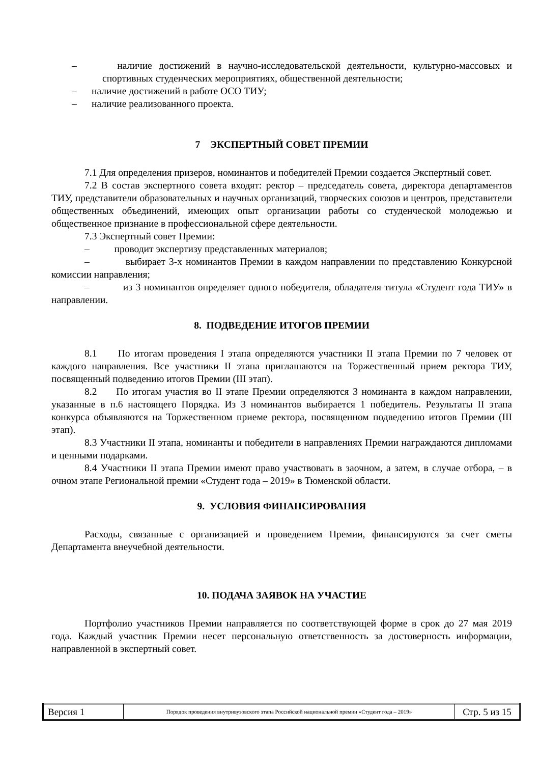– наличие достижений в научно-исследовательской деятельности, культурно-массовых и спортивных студенческих мероприятиях, общественной деятельности;
– наличие достижений в работе ОСО ТИУ;
– наличие реализованного проекта.
7 ЭКСПЕРТНЫЙ СОВЕТ ПРЕМИИ
7.1 Для определения призеров, номинантов и победителей Премии создается Экспертный совет.
7.2 В состав экспертного совета входят: ректор – председатель совета, директора департаментов ТИУ, представители образовательных и научных организаций, творческих союзов и центров, представители общественных объединений, имеющих опыт организации работы со студенческой молодежью и общественное признание в профессиональной сфере деятельности.
7.3 Экспертный совет Премии:
– проводит экспертизу представленных материалов;
– выбирает 3-х номинантов Премии в каждом направлении по представлению Конкурсной комиссии направления;
– из 3 номинантов определяет одного победителя, обладателя титула «Студент года ТИУ» в направлении.
8. ПОДВЕДЕНИЕ ИТОГОВ ПРЕМИИ
8.1 По итогам проведения I этапа определяются участники II этапа Премии по 7 человек от каждого направления. Все участники II этапа приглашаются на Торжественный прием ректора ТИУ, посвященный подведению итогов Премии (III этап).
8.2 По итогам участия во II этапе Премии определяются 3 номинанта в каждом направлении, указанные в п.6 настоящего Порядка. Из 3 номинантов выбирается 1 победитель. Результаты II этапа конкурса объявляются на Торжественном приеме ректора, посвященном подведению итогов Премии (III этап).
8.3 Участники II этапа, номинанты и победители в направлениях Премии награждаются дипломами и ценными подарками.
8.4 Участники II этапа Премии имеют право участвовать в заочном, а затем, в случае отбора, – в очном этапе Региональной премии «Студент года – 2019» в Тюменской области.
9. УСЛОВИЯ ФИНАНСИРОВАНИЯ
Расходы, связанные с организацией и проведением Премии, финансируются за счет сметы Департамента внеучебной деятельности.
10. ПОДАЧА ЗАЯВОК НА УЧАСТИЕ
Портфолио участников Премии направляется по соответствующей форме в срок до 27 мая 2019 года. Каждый участник Премии несет персональную ответственность за достоверность информации, направленной в экспертный совет.
| Версия 1 | Порядок проведения внутривузовского этапа Российской национальной премии «Студент года – 2019» | Стр. 5 из 15 |